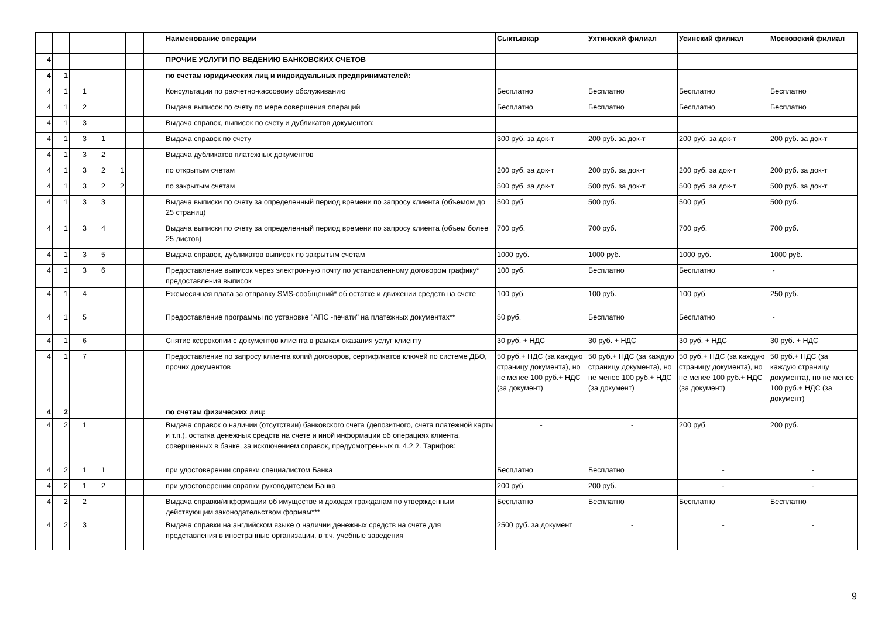| | | | | | | | Наименование операции | Сыктывкар | Ухтинский филиал | Усинский филиал | Московский филиал |
| --- | --- | --- | --- | --- | --- | --- | --- | --- | --- | --- | --- |
| 4 | | | | | | | ПРОЧИЕ УСЛУГИ ПО ВЕДЕНИЮ БАНКОВСКИХ СЧЕТОВ | | | | |
| 4 | 1 | | | | | | по счетам юридических лиц и индвидуальных предпринимателей: | | | | |
| 4 | 1 | 1 | | | | | Консультации по расчетно-кассовому обслуживанию | Бесплатно | Бесплатно | Бесплатно | Бесплатно |
| 4 | 1 | 2 | | | | | Выдача выписок по счету по мере совершения операций | Бесплатно | Бесплатно | Бесплатно | Бесплатно |
| 4 | 1 | 3 | | | | | Выдача справок, выписок по счету и дубликатов документов: | | | | |
| 4 | 1 | 3 | 1 | | | | Выдача справок по счету | 300 руб. за док-т | 200 руб. за док-т | 200 руб. за док-т | 200 руб. за док-т |
| 4 | 1 | 3 | 2 | | | | Выдача дубликатов платежных документов | | | | |
| 4 | 1 | 3 | 2 | 1 | | | по открытым счетам | 200 руб. за док-т | 200 руб. за док-т | 200 руб. за док-т | 200 руб. за док-т |
| 4 | 1 | 3 | 2 | 2 | | | по закрытым счетам | 500 руб. за док-т | 500 руб. за док-т | 500 руб. за док-т | 500 руб. за док-т |
| 4 | 1 | 3 | 3 | | | | Выдача выписки по счету за определенный период времени по запросу клиента (объемом до 25 страниц) | 500 руб. | 500 руб. | 500 руб. | 500 руб. |
| 4 | 1 | 3 | 4 | | | | Выдача выписки по счету за определенный период времени по запросу клиента (объем более 25 листов) | 700 руб. | 700 руб. | 700 руб. | 700 руб. |
| 4 | 1 | 3 | 5 | | | | Выдача справок, дубликатов выписок по закрытым счетам | 1000 руб. | 1000 руб. | 1000 руб. | 1000 руб. |
| 4 | 1 | 3 | 6 | | | | Предоставление выписок через электронную почту по установленному договором графику* предоставления выписок | 100 руб. | Бесплатно | Бесплатно | - |
| 4 | 1 | 4 | | | | | Ежемесячная плата за отправку SMS-сообщений* об остатке и движении средств на счете | 100 руб. | 100 руб. | 100 руб. | 250 руб. |
| 4 | 1 | 5 | | | | | Предоставление программы по установке "АПС -печати" на платежных документах** | 50 руб. | Бесплатно | Бесплатно | - |
| 4 | 1 | 6 | | | | | Снятие ксерокопии с документов клиента в рамках оказания услуг клиенту | 30 руб. + НДС | 30 руб. + НДС | 30 руб. + НДС | 30 руб. + НДС |
| 4 | 1 | 7 | | | | | Предоставление по запросу клиента копий договоров, сертификатов ключей по системе ДБО, прочих документов | 50 руб.+ НДС (за каждую страницу документа), но не менее 100 руб.+ НДС (за документ) | 50 руб.+ НДС (за каждую страницу документа), но не менее 100 руб.+ НДС (за документ) | 50 руб.+ НДС (за каждую страницу документа), но не менее 100 руб.+ НДС (за документ) | 50 руб.+ НДС (за каждую страницу документа), но не менее 100 руб.+ НДС (за документ) |
| 4 | 2 | | | | | | по счетам физических лиц: | | | | |
| 4 | 2 | 1 | | | | | Выдача справок о наличии (отсутствии) банковского счета (депозитного, счета платежной карты и т.п.), остатка денежных средств на счете и иной информации об операциях клиента, совершенных в банке, за исключением справок, предусмотренных п. 4.2.2. Тарифов: | - | - | 200 руб. | 200 руб. |
| 4 | 2 | 1 | 1 | | | | при удостоверении справки специалистом Банка | Бесплатно | Бесплатно | - | - |
| 4 | 2 | 1 | 2 | | | | при удостоверении справки руководителем Банка | 200 руб. | 200 руб. | - | - |
| 4 | 2 | 2 | | | | | Выдача справки/информации об имуществе и доходах гражданам по утвержденным действующим законодательством формам*** | Бесплатно | Бесплатно | Бесплатно | Бесплатно |
| 4 | 2 | 3 | | | | | Выдача справки на английском языке о наличии денежных средств на счете для представления в иностранные организации, в т.ч. учебные заведения | 2500 руб. за документ | - | - | - |
9